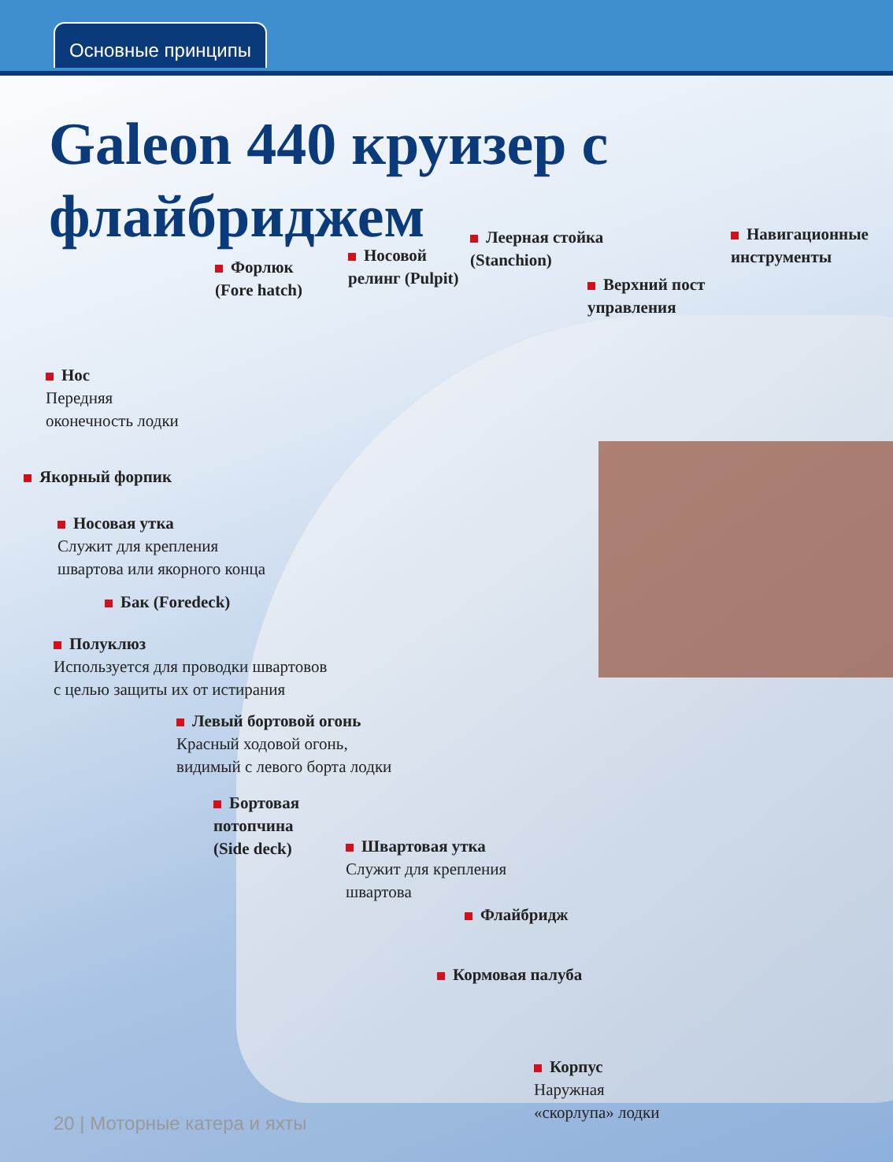Основные принципы
Galeon 440 круизер с флайбриджем
Форлюк
(Fore hatch)
Носовой
релинг (Pulpit)
Леерная стойка
(Stanchion)
Навигационные
инструменты
Верхний пост
управления
Нос
Передняя
оконечность лодки
Якорный форпик
Носовая утка
Служит для крепления
швартова или якорного конца
Бак (Foredeck)
Полуклюз
Используется для проводки швартовов
с целью защиты их от истирания
Левый бортовой огонь
Красный ходовой огонь,
видимый с левого борта лодки
Бортовая
потопчина
(Side deck)
Швартовая утка
Служит для крепления
швартова
Флайбридж
Кормовая палуба
Корпус
Наружная
«скорлупа» лодки
20 | Моторные катера и яхты